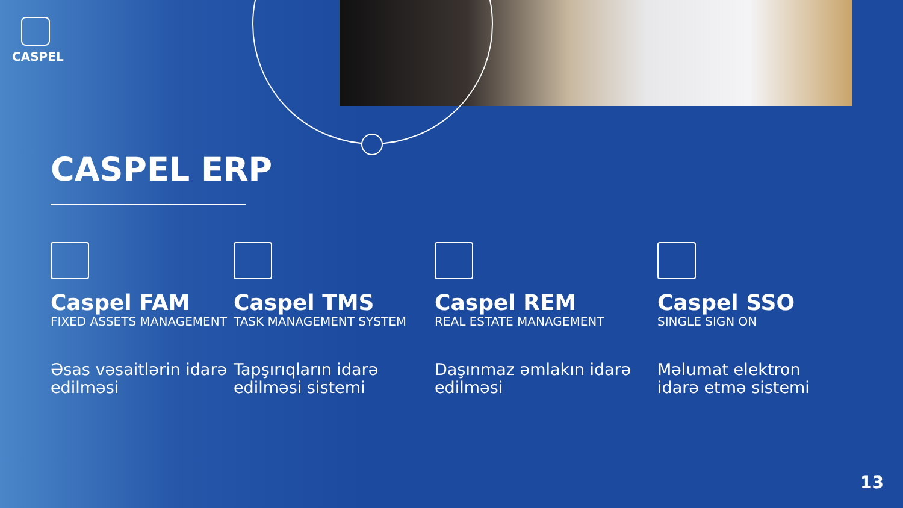CASPEL
CASPEL ERP
Caspel FAM
FIXED ASSETS MANAGEMENT
Əsas vəsaitlərin idarə edilməsi
Caspel TMS
TASK MANAGEMENT SYSTEM
Tapşırıqların idarə edilməsi sistemi
Caspel REM
REAL ESTATE MANAGEMENT
Daşınmaz əmlakın idarə edilməsi
Caspel SSO
SINGLE SIGN ON
Məlumat elektron idarə etmə sistemi
13